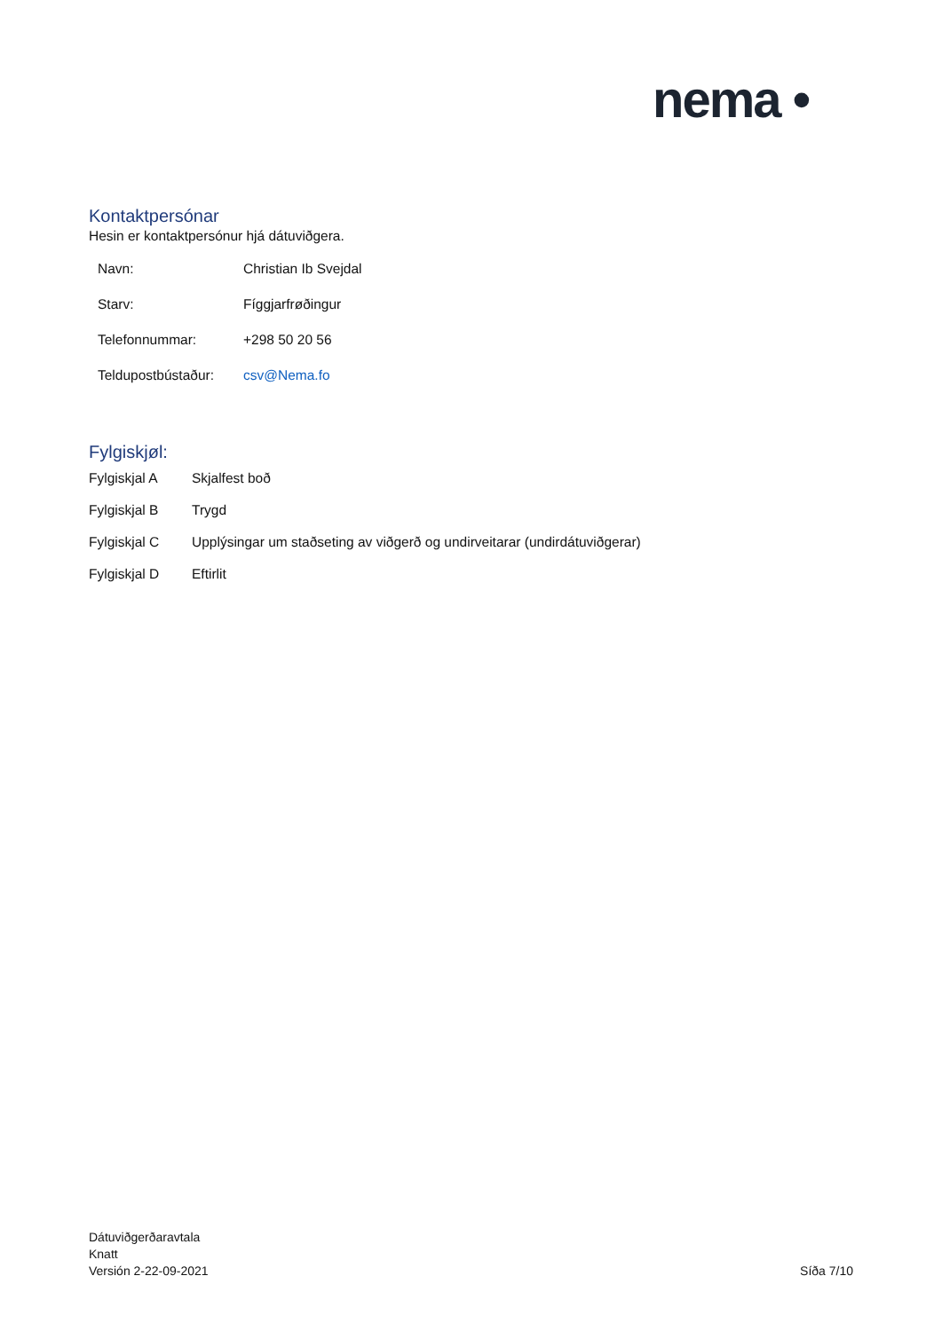nema •
Kontaktpersónar
Hesin er kontaktpersónur hjá dátuviðgera.
| Navn: | Christian Ib Svejdal |
| Starv: | Fíggjarfrøðingur |
| Telefonnummar: | +298 50 20 56 |
| Teldupostbústaður: | csv@Nema.fo |
Fylgiskjøl:
| Fylgiskjal A | Skjalfest boð |
| Fylgiskjal B | Trygd |
| Fylgiskjal C | Upplýsingar um staðseting av viðgerð og undirveitarar (undirdátuviðgerar) |
| Fylgiskjal D | Eftirlit |
Dátuviðgerðaravtala
Knatt
Versión 2-22-09-2021
Síða 7/10